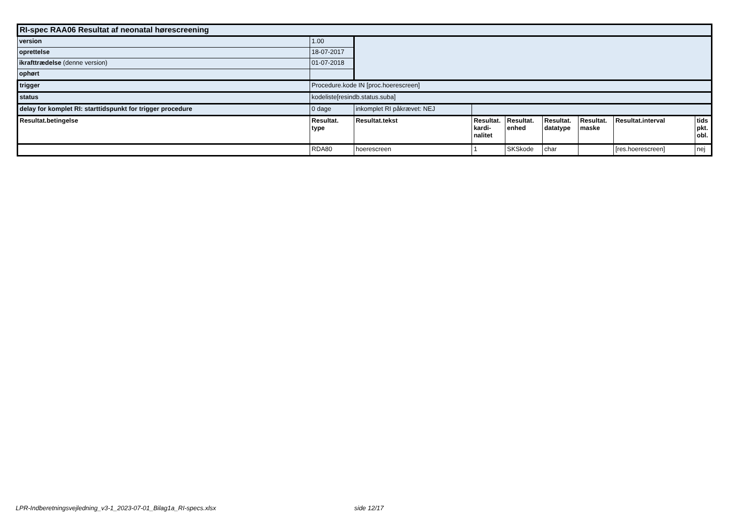| RI-spec RAA06 Resultat af neonatal hørescreening | | | | | | | | |
| version | 1.00 | | | | | | | |
| oprettelse | 18-07-2017 | | | | | | | |
| ikrafttrædelse (denne version) | 01-07-2018 | | | | | | | |
| ophørt | | | | | | | | |
| trigger | Procedure.kode IN [proc.hoerescreen] | | | | | | | |
| status | kodeliste[resindb.status.suba] | | | | | | | |
| delay for komplet RI: starttidspunkt for trigger procedure | 0 dage | inkomplet RI påkrævet: NEJ | | | | | | |
| Resultat.betingelse | Resultat. type | Resultat.tekst | Resultat. kardi- nalitet | Resultat. enhed | Resultat. datatype | Resultat. maske | Resultat.interval | tids pkt. obl. |
| | RDA80 | hoerescreen | 1 | SKSkode | char | | [res.hoerescreen] | nej |
LPR-Indberetningsvejledning_v3-1_2023-07-01_Bilag1a_RI-specs.xlsx side 12/17